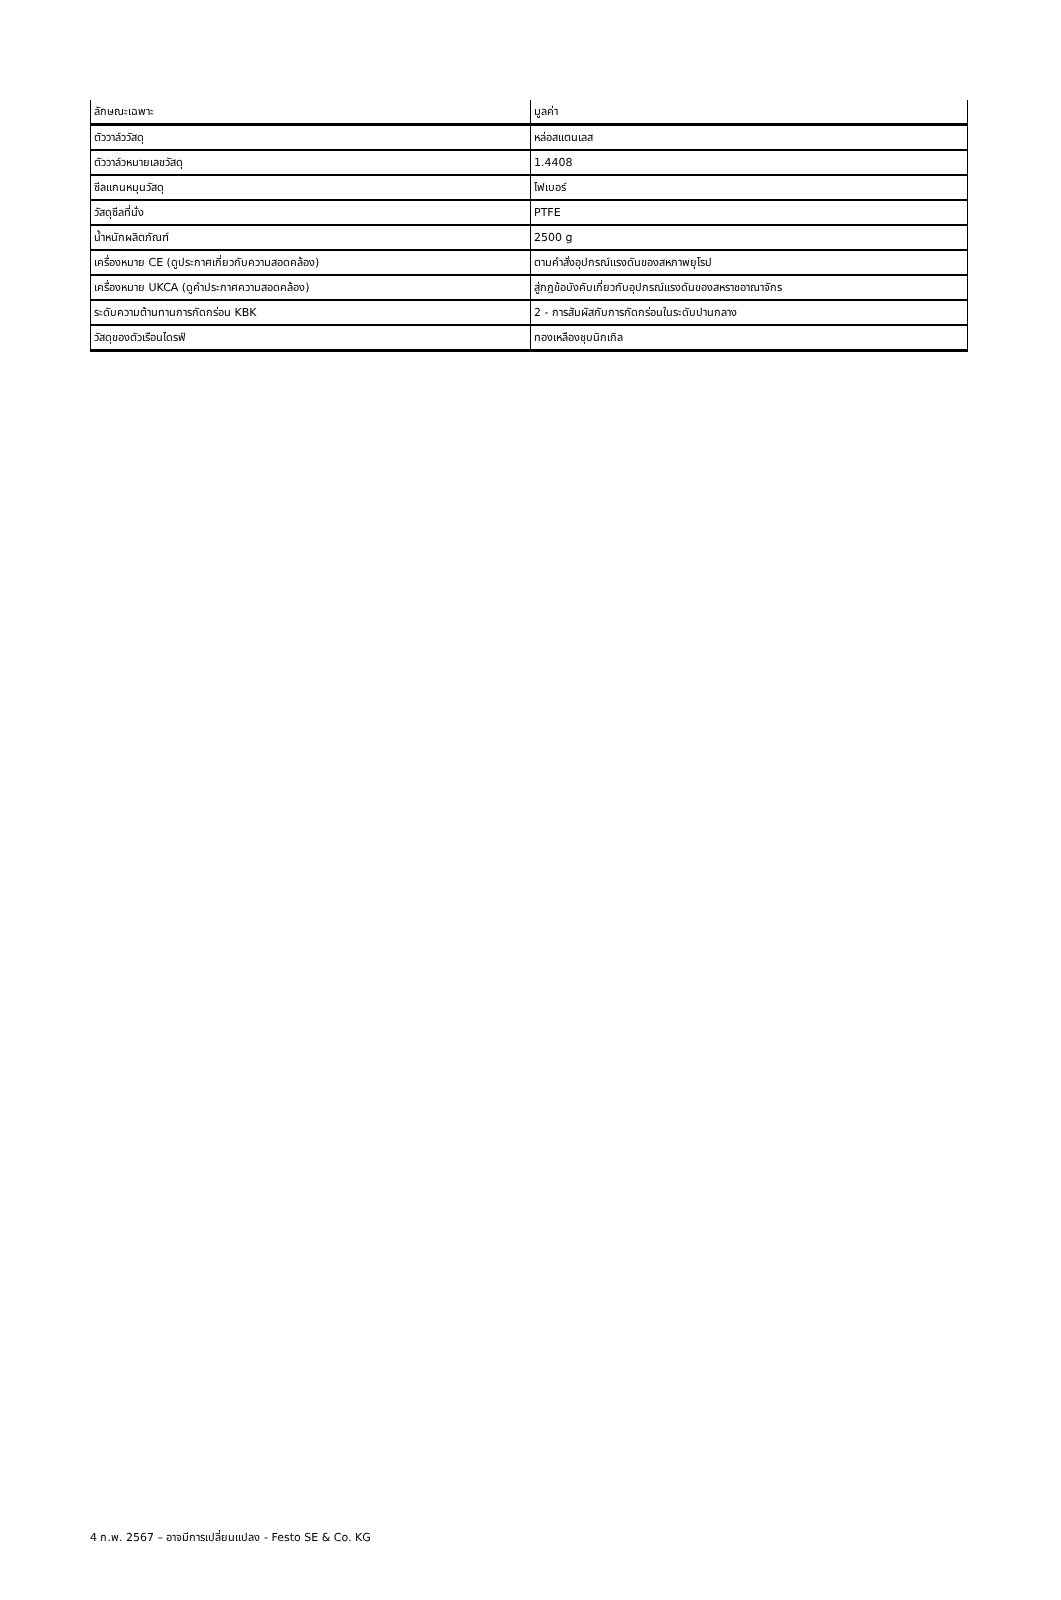| ลักษณะเฉพาะ | มูลค่า |
| --- | --- |
| ตัววาล์ววัสดุ | หล่อสแตนเลส |
| ตัววาล์วหมายเลขวัสดุ | 1.4408 |
| ซีลแกนหมุนวัสดุ | ไฟเบอร์ |
| วัสดุซีลที่นั่ง | PTFE |
| น้ำหนักผลิตภัณฑ์ | 2500 g |
| เครื่องหมาย CE (ดูประกาศเกี่ยวกับความสอดคล้อง) | ตามคำสั่งอุปกรณ์แรงดันของสหภาพยุโรป |
| เครื่องหมาย UKCA (ดูคำประกาศความสอดคล้อง) | สู่กฎข้อบังคับเกี่ยวกับอุปกรณ์แรงดันของสหราชอาณาจักร |
| ระดับความต้านทานการกัดกร่อน KBK | 2 - การสัมผัสกับการกัดกร่อนในระดับปานกลาง |
| วัสดุของตัวเรือนไดรฟ์ | ทองเหลืองชุบนิกเกิล |
4 ก.พ. 2567 – อาจมีการเปลี่ยนแปลง - Festo SE & Co. KG